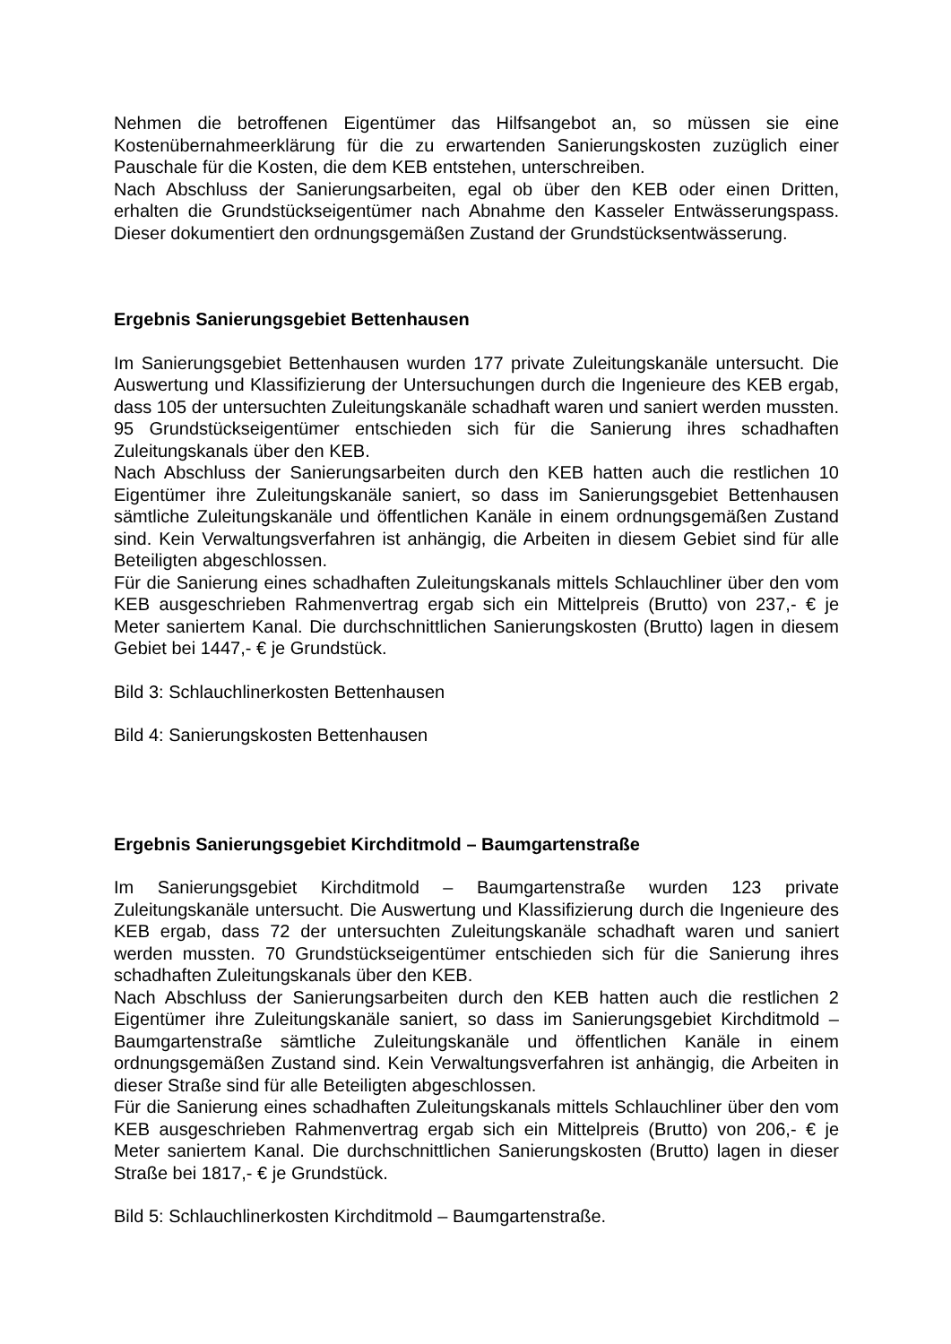Nehmen die betroffenen Eigentümer das Hilfsangebot an, so müssen sie eine Kostenübernahmeerklärung für die zu erwartenden Sanierungskosten zuzüglich einer Pauschale für die Kosten, die dem KEB entstehen, unterschreiben.
Nach Abschluss der Sanierungsarbeiten, egal ob über den KEB oder einen Dritten, erhalten die Grundstückseigentümer nach Abnahme den Kasseler Entwässerungspass. Dieser dokumentiert den ordnungsgemäßen Zustand der Grundstücksentwässerung.
Ergebnis Sanierungsgebiet Bettenhausen
Im Sanierungsgebiet Bettenhausen wurden 177 private Zuleitungskanäle untersucht. Die Auswertung und Klassifizierung der Untersuchungen durch die Ingenieure des KEB ergab, dass 105 der untersuchten Zuleitungskanäle schadhaft waren und saniert werden mussten. 95 Grundstückseigentümer entschieden sich für die Sanierung ihres schadhaften Zuleitungskanals über den KEB.
Nach Abschluss der Sanierungsarbeiten durch den KEB hatten auch die restlichen 10 Eigentümer ihre Zuleitungskanäle saniert, so dass im Sanierungsgebiet Bettenhausen sämtliche Zuleitungskanäle und öffentlichen Kanäle in einem ordnungsgemäßen Zustand sind. Kein Verwaltungsverfahren ist anhängig, die Arbeiten in diesem Gebiet sind für alle Beteiligten abgeschlossen.
Für die Sanierung eines schadhaften Zuleitungskanals mittels Schlauchliner über den vom KEB ausgeschrieben Rahmenvertrag ergab sich ein Mittelpreis (Brutto) von 237,- € je Meter saniertem Kanal. Die durchschnittlichen Sanierungskosten (Brutto) lagen in diesem Gebiet bei 1447,- € je Grundstück.
Bild 3: Schlauchlinerkosten Bettenhausen
Bild 4: Sanierungskosten Bettenhausen
Ergebnis Sanierungsgebiet Kirchditmold – Baumgartenstraße
Im Sanierungsgebiet Kirchditmold – Baumgartenstraße wurden 123 private Zuleitungskanäle untersucht. Die Auswertung und Klassifizierung durch die Ingenieure des KEB ergab, dass 72 der untersuchten Zuleitungskanäle schadhaft waren und saniert werden mussten. 70 Grundstückseigentümer entschieden sich für die Sanierung ihres schadhaften Zuleitungskanals über den KEB.
Nach Abschluss der Sanierungsarbeiten durch den KEB hatten auch die restlichen 2 Eigentümer ihre Zuleitungskanäle saniert, so dass im Sanierungsgebiet Kirchditmold – Baumgartenstraße sämtliche Zuleitungskanäle und öffentlichen Kanäle in einem ordnungsgemäßen Zustand sind. Kein Verwaltungsverfahren ist anhängig, die Arbeiten in dieser Straße sind für alle Beteiligten abgeschlossen.
Für die Sanierung eines schadhaften Zuleitungskanals mittels Schlauchliner über den vom KEB ausgeschrieben Rahmenvertrag ergab sich ein Mittelpreis (Brutto) von 206,- € je Meter saniertem Kanal. Die durchschnittlichen Sanierungskosten (Brutto) lagen in dieser Straße bei 1817,- € je Grundstück.
Bild 5: Schlauchlinerkosten Kirchditmold – Baumgartenstraße.